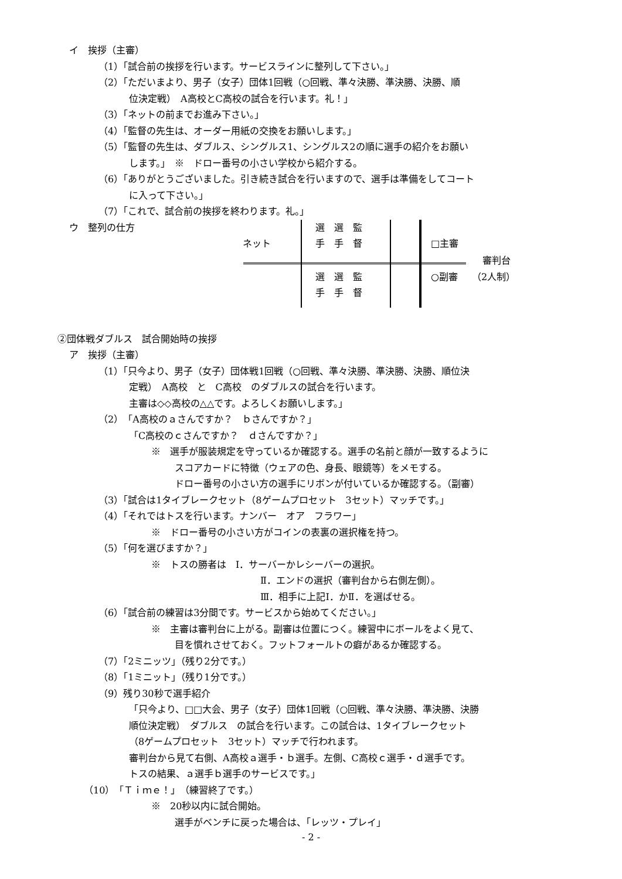イ　挨拶（主審）
（1）「試合前の挨拶を行います。サービスラインに整列して下さい。」
（2）「ただいまより、男子（女子）団体1回戦（○回戦、準々決勝、準決勝、決勝、順
位決定戦）　A高校とC高校の試合を行います。礼！」
（3）「ネットの前までお進み下さい。」
（4）「監督の先生は、オーダー用紙の交換をお願いします。」
（5）「監督の先生は、ダブルス、シングルス1、シングルス2の順に選手の紹介をお願い
します。」　※　ドロー番号の小さい学校から紹介する。
（6）「ありがとうございました。引き続き試合を行いますので、選手は準備をしてコート
に入って下さい。」
（7）「これで、試合前の挨拶を終わります。礼。」
ウ　整列の仕方
ネット
選　選　監
手　手　督
選　選　監
手　手　督
□主審
審判台
○副審　　（2人制）
②団体戦ダブルス　試合開始時の挨拶
ア　挨拶（主審）
（1）「只今より、男子（女子）団体戦1回戦（○回戦、準々決勝、準決勝、決勝、順位決
定戦）　A高校　と　C高校　のダブルスの試合を行います。
主審は◇◇高校の△△です。よろしくお願いします。」
（2）「A高校のａさんですか？　ｂさんですか？」
「C高校のｃさんですか？　ｄさんですか？」
※　選手が服装規定を守っているか確認する。選手の名前と顔が一致するように
スコアカードに特徴（ウェアの色、身長、眼鏡等）をメモする。
ドロー番号の小さい方の選手にリボンが付いているか確認する。（副審）
（3）「試合は1タイブレークセット（8ゲームプロセット　3セット）マッチです。」
（4）「それではトスを行います。ナンバー　オア　フラワー」
※　ドロー番号の小さい方がコインの表裏の選択権を持つ。
（5）「何を選びますか？」
※　トスの勝者は　Ⅰ．サーバーかレシーバーの選択。
Ⅱ．エンドの選択（審判台から右側左側）。
Ⅲ．相手に上記Ⅰ．かⅡ．を選ばせる。
（6）「試合前の練習は3分間です。サービスから始めてください。」
※　主審は審判台に上がる。副審は位置につく。練習中にボールをよく見て、
目を慣れさせておく。フットフォールトの癖があるか確認する。
（7）「2ミニッツ」（残り2分です。）
（8）「1ミニット」（残り1分です。）
（9）残り30秒で選手紹介
「只今より、□□大会、男子（女子）団体1回戦（○回戦、準々決勝、準決勝、決勝
順位決定戦）　ダブルス　の試合を行います。この試合は、1タイブレークセット
（8ゲームプロセット　3セット）マッチで行われます。
審判台から見て右側、A高校ａ選手・ｂ選手。左側、C高校ｃ選手・ｄ選手です。
トスの結果、ａ選手ｂ選手のサービスです。」
（10）「Ｔｉｍｅ！」（練習終了です。）
※　20秒以内に試合開始。
選手がベンチに戻った場合は、「レッツ・プレイ」
- 2 -